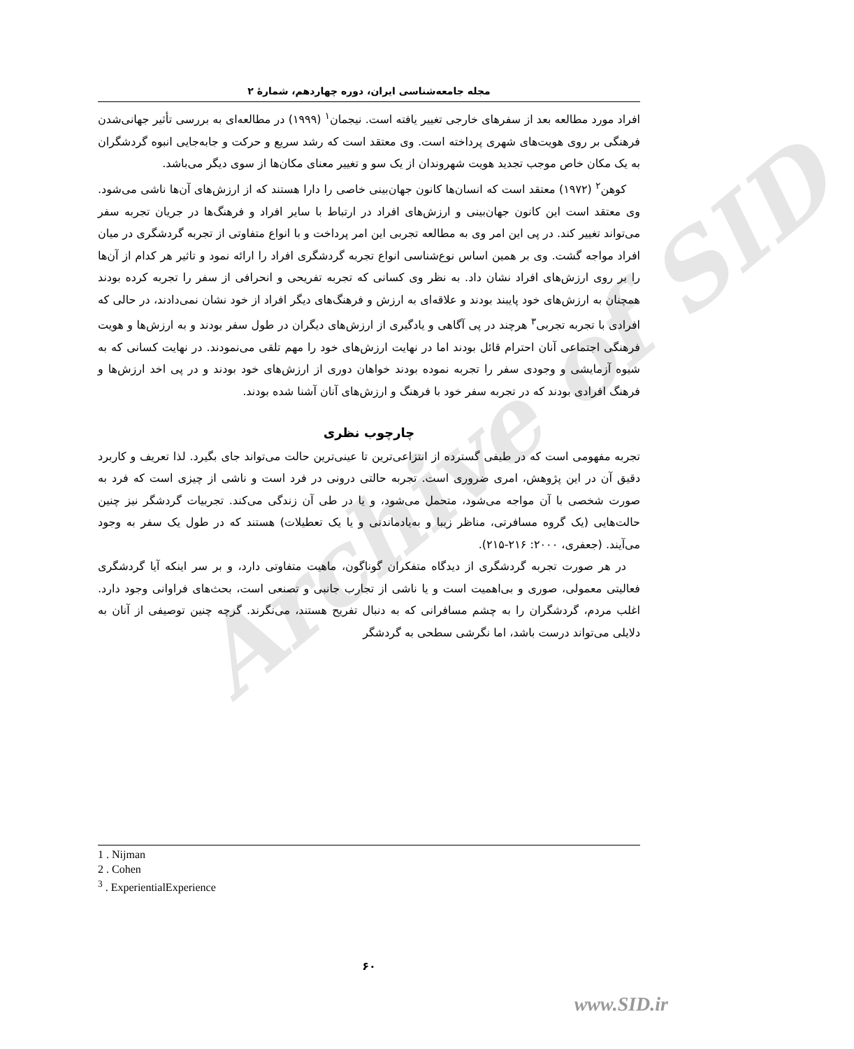Archive of SID
مجله جامعه‌شناسی ایران، دوره چهاردهم، شمارهٔ ۲
افراد مورد مطالعه بعد از سفرهای خارجی تغییر یافته است. نیجمان<sup>۱</sup> (۱۹۹۹) در مطالعه‌ای به بررسی تأثیر جهانی‌شدن فرهنگی بر روی هویت‌های شهری پرداخته است. وی معتقد است که رشد سریع و حرکت و جابه‌جایی انبوه گردشگران به یک مکان خاص موجب تجدید هویت شهروندان از یک سو و تغییر معنای مکان‌ها از سوی دیگر می‌باشد.
کوهن<sup>۲</sup> (۱۹۷۲) معتقد است که انسان‌ها کانون جهان‌بینی خاصی را دارا هستند که از ارزش‌های آن‌ها ناشی می‌شود. وی معتقد است این کانون جهان‌بینی و ارزش‌های افراد در ارتباط با سایر افراد و فرهنگ‌ها در جریان تجربه سفر می‌تواند تغییر کند. در پی این امر وی به مطالعه تجربی این امر پرداخت و با انواع متفاوتی از تجربه گردشگری در میان افراد مواجه گشت. وی بر همین اساس نوع‌شناسی انواع تجربه گردشگری افراد را ارائه نمود و تاثیر هر کدام از آن‌ها را بر روی ارزش‌های افراد نشان داد. به نظر وی کسانی که تجربه تفریحی و انحرافی از سفر را تجربه کرده بودند همچنان به ارزش‌های خود پایبند بودند و علاقه‌ای به ارزش و فرهنگ‌های دیگر افراد از خود نشان نمی‌دادند، در حالی که افرادی با تجربه تجربی<sup>۳</sup> هرچند در پی آگاهی و یادگیری از ارزش‌های دیگران در طول سفر بودند و به ارزش‌ها و هویت فرهنگی اجتماعی آنان احترام قائل بودند اما در نهایت ارزش‌های خود را مهم تلقی می‌نمودند. در نهایت کسانی که به شیوه آزمایشی و وجودی سفر را تجربه نموده بودند خواهان دوری از ارزش‌های خود بودند و در پی اخد ارزش‌ها و فرهنگ افرادی بودند که در تجربه سفر خود با فرهنگ و ارزش‌های آنان آشنا شده بودند.
چارچوب نظری
تجربه مفهومی است که در طیفی گسترده از انتزاعی‌ترین تا عینی‌ترین حالت می‌تواند جای بگیرد. لذا تعریف و کاربرد دقیق آن در این پژوهش، امری ضروری است. تجربه حالتی درونی در فرد است و ناشی از چیزی است که فرد به صورت شخصی با آن مواجه می‌شود، متحمل می‌شود، و یا در طی آن زندگی می‌کند. تجربیات گردشگر نیز چنین حالت‌هایی (یک گروه مسافرتی، مناظر زیبا و به‌یادماندنی و یا یک تعطیلات) هستند که در طول یک سفر به وجود می‌آیند. (جعفری، ۲۰۰۰: ۲۱۶-۲۱۵).
در هر صورت تجربه گردشگری از دیدگاه متفکران گوناگون، ماهیت متفاوتی دارد، و بر سر اینکه آیا گردشگری فعالیتی معمولی، صوری و بی‌اهمیت است و یا ناشی از تجارب جانبی و تصنعی است، بحث‌های فراوانی وجود دارد. اغلب مردم، گردشگران را به چشم مسافرانی که به دنبال تفریح هستند، می‌نگرند. گرچه چنین توصیفی از آنان به دلایلی می‌تواند درست باشد، اما نگرشی سطحی به گردشگر
1 . Nijman
2 . Cohen
<sup>3</sup> . ExperientialExperience
۶۰
www.SID.ir